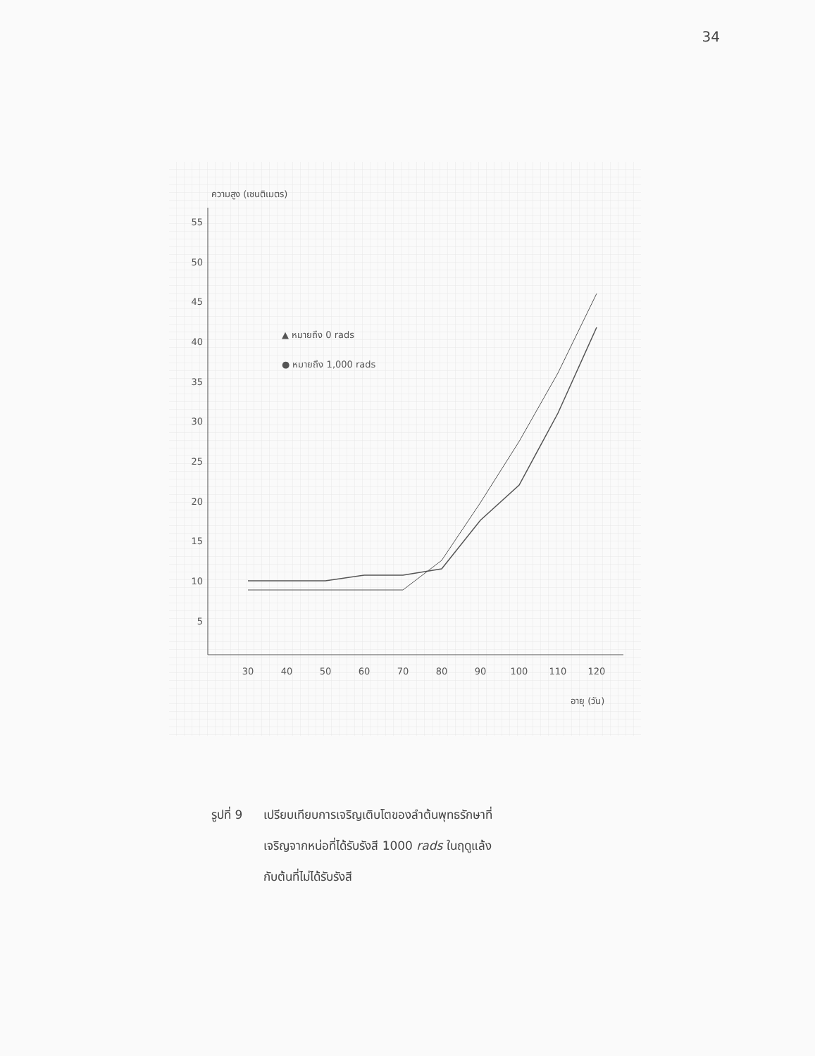34
ความสูง (เซนติเมตร)
55
50
45
40
35
30
25
20
15
10
5
30
40
50
60
70
80
90
100
110
120
อายุ (วัน)
▲ หมายถึง 0 rads
● หมายถึง 1,000 rads
รูปที่ 9 เปรียบเทียบการเจริญเติบโตของลำต้นพุทธรักษาที่
เจริญจากหน่อที่ได้รับรังสี 1000 rads ในฤดูแล้ง
กับต้นที่ไม่ได้รับรังสี